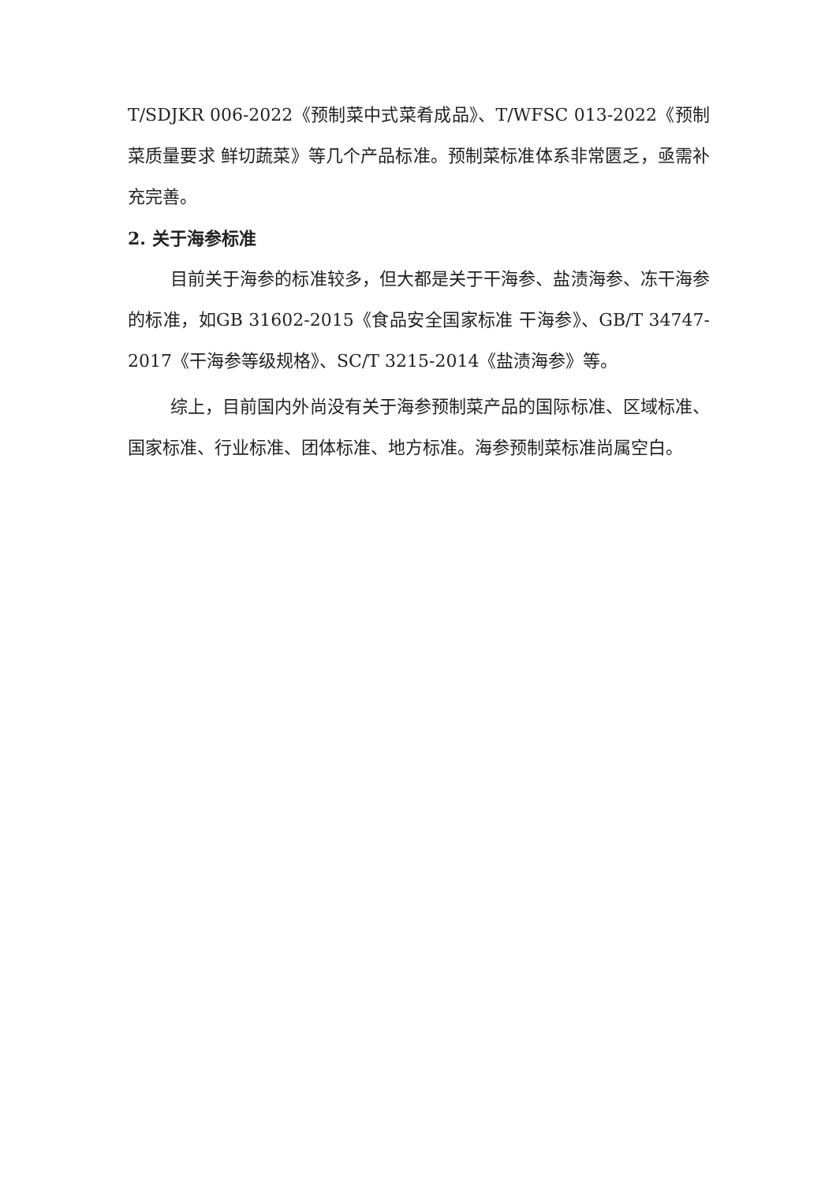T/SDJKR 006-2022《预制菜中式菜肴成品》、T/WFSC 013-2022《预制菜质量要求 鲜切蔬菜》等几个产品标准。预制菜标准体系非常匮乏，亟需补充完善。
2. 关于海参标准
目前关于海参的标准较多，但大都是关于干海参、盐渍海参、冻干海参的标准，如GB 31602-2015《食品安全国家标准 干海参》、GB/T 34747-2017《干海参等级规格》、SC/T 3215-2014《盐渍海参》等。
综上，目前国内外尚没有关于海参预制菜产品的国际标准、区域标准、国家标准、行业标准、团体标准、地方标准。海参预制菜标准尚属空白。